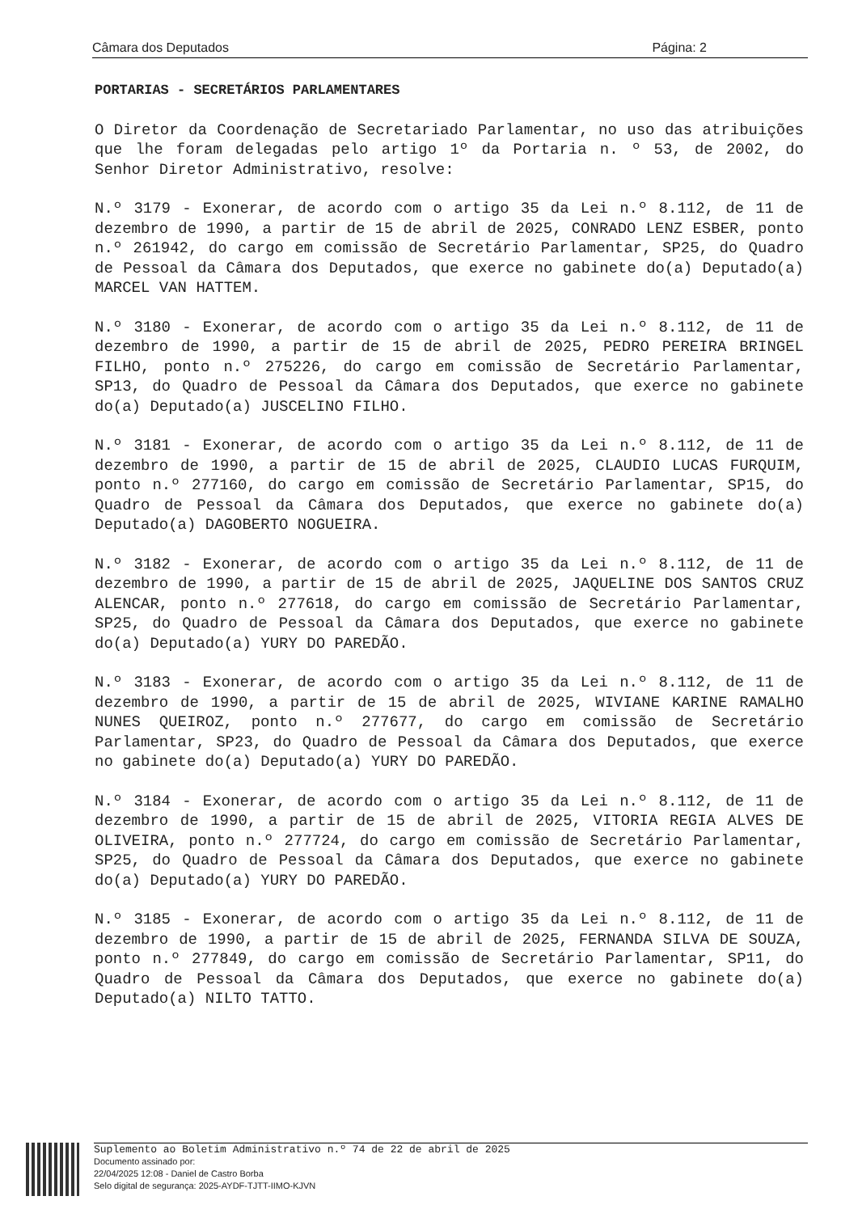Câmara dos Deputados Página: 2
PORTARIAS - SECRETÁRIOS PARLAMENTARES
O Diretor da Coordenação de Secretariado Parlamentar, no uso das atribuições que lhe foram delegadas pelo artigo 1º da Portaria n. º 53, de 2002, do Senhor Diretor Administrativo, resolve:
N.º 3179 - Exonerar, de acordo com o artigo 35 da Lei n.º 8.112, de 11 de dezembro de 1990, a partir de 15 de abril de 2025, CONRADO LENZ ESBER, ponto n.º 261942, do cargo em comissão de Secretário Parlamentar, SP25, do Quadro de Pessoal da Câmara dos Deputados, que exerce no gabinete do(a) Deputado(a) MARCEL VAN HATTEM.
N.º 3180 - Exonerar, de acordo com o artigo 35 da Lei n.º 8.112, de 11 de dezembro de 1990, a partir de 15 de abril de 2025, PEDRO PEREIRA BRINGEL FILHO, ponto n.º 275226, do cargo em comissão de Secretário Parlamentar, SP13, do Quadro de Pessoal da Câmara dos Deputados, que exerce no gabinete do(a) Deputado(a) JUSCELINO FILHO.
N.º 3181 - Exonerar, de acordo com o artigo 35 da Lei n.º 8.112, de 11 de dezembro de 1990, a partir de 15 de abril de 2025, CLAUDIO LUCAS FURQUIM, ponto n.º 277160, do cargo em comissão de Secretário Parlamentar, SP15, do Quadro de Pessoal da Câmara dos Deputados, que exerce no gabinete do(a) Deputado(a) DAGOBERTO NOGUEIRA.
N.º 3182 - Exonerar, de acordo com o artigo 35 da Lei n.º 8.112, de 11 de dezembro de 1990, a partir de 15 de abril de 2025, JAQUELINE DOS SANTOS CRUZ ALENCAR, ponto n.º 277618, do cargo em comissão de Secretário Parlamentar, SP25, do Quadro de Pessoal da Câmara dos Deputados, que exerce no gabinete do(a) Deputado(a) YURY DO PAREDÃO.
N.º 3183 - Exonerar, de acordo com o artigo 35 da Lei n.º 8.112, de 11 de dezembro de 1990, a partir de 15 de abril de 2025, WIVIANE KARINE RAMALHO NUNES QUEIROZ, ponto n.º 277677, do cargo em comissão de Secretário Parlamentar, SP23, do Quadro de Pessoal da Câmara dos Deputados, que exerce no gabinete do(a) Deputado(a) YURY DO PAREDÃO.
N.º 3184 - Exonerar, de acordo com o artigo 35 da Lei n.º 8.112, de 11 de dezembro de 1990, a partir de 15 de abril de 2025, VITORIA REGIA ALVES DE OLIVEIRA, ponto n.º 277724, do cargo em comissão de Secretário Parlamentar, SP25, do Quadro de Pessoal da Câmara dos Deputados, que exerce no gabinete do(a) Deputado(a) YURY DO PAREDÃO.
N.º 3185 - Exonerar, de acordo com o artigo 35 da Lei n.º 8.112, de 11 de dezembro de 1990, a partir de 15 de abril de 2025, FERNANDA SILVA DE SOUZA, ponto n.º 277849, do cargo em comissão de Secretário Parlamentar, SP11, do Quadro de Pessoal da Câmara dos Deputados, que exerce no gabinete do(a) Deputado(a) NILTO TATTO.
Suplemento ao Boletim Administrativo n.º 74 de 22 de abril de 2025
Documento assinado por:
22/04/2025 12:08 - Daniel de Castro Borba
Selo digital de segurança: 2025-AYDF-TJTT-IIMO-KJVN